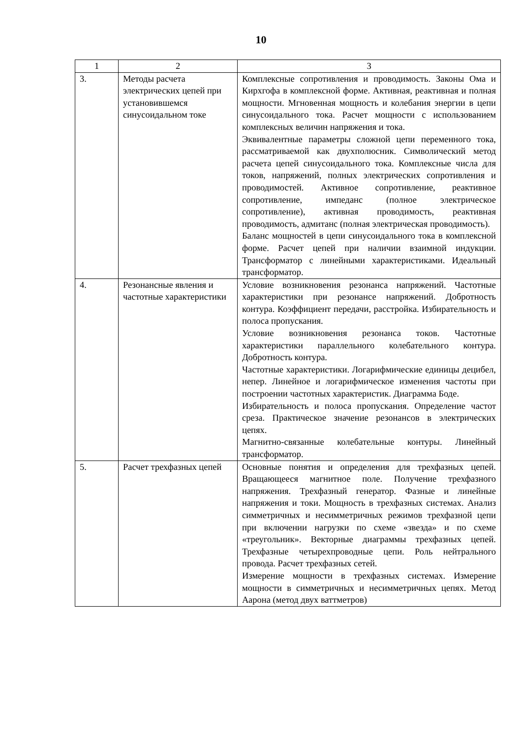10
| 1 | 2 | 3 |
| 3. | Методы расчета электрических цепей при установившемся синусоидальном токе | Комплексные сопротивления и проводимость. Законы Ома и Кирхгофа в комплексной форме. Активная, реактивная и полная мощности. Мгновенная мощность и колебания энергии в цепи синусоидального тока. Расчет мощности с использованием комплексных величин напряжения и тока. Эквивалентные параметры сложной цепи переменного тока, рассматриваемой как двухполюсник. Символический метод расчета цепей синусоидального тока. Комплексные числа для токов, напряжений, полных электрических сопротивления и проводимостей. Активное сопротивление, реактивное сопротивление, импеданс (полное электрическое сопротивление), активная проводимость, реактивная проводимость, адмитанс (полная электрическая проводимость). Баланс мощностей в цепи синусоидального тока в комплексной форме. Расчет цепей при наличии взаимной индукции. Трансформатор с линейными характеристиками. Идеальный трансформатор. |
| 4. | Резонансные явления и частотные характеристики | Условие возникновения резонанса напряжений. Частотные характеристики при резонансе напряжений. Добротность контура. Коэффициент передачи, расстройка. Избирательность и полоса пропускания. Условие возникновения резонанса токов. Частотные характеристики параллельного колебательного контура. Добротность контура. Частотные характеристики. Логарифмические единицы децибел, непер. Линейное и логарифмическое изменения частоты при построении частотных характеристик. Диаграмма Боде. Избирательность и полоса пропускания. Определение частот среза. Практическое значение резонансов в электрических цепях. Магнитно-связанные колебательные контуры. Линейный трансформатор. |
| 5. | Расчет трехфазных цепей | Основные понятия и определения для трехфазных цепей. Вращающееся магнитное поле. Получение трехфазного напряжения. Трехфазный генератор. Фазные и линейные напряжения и токи. Мощность в трехфазных системах. Анализ симметричных и несимметричных режимов трехфазной цепи при включении нагрузки по схеме «звезда» и по схеме «треугольник». Векторные диаграммы трехфазных цепей. Трехфазные четырехпроводные цепи. Роль нейтрального провода. Расчет трехфазных сетей. Измерение мощности в трехфазных системах. Измерение мощности в симметричных и несимметричных цепях. Метод Аарона (метод двух ваттметров) |